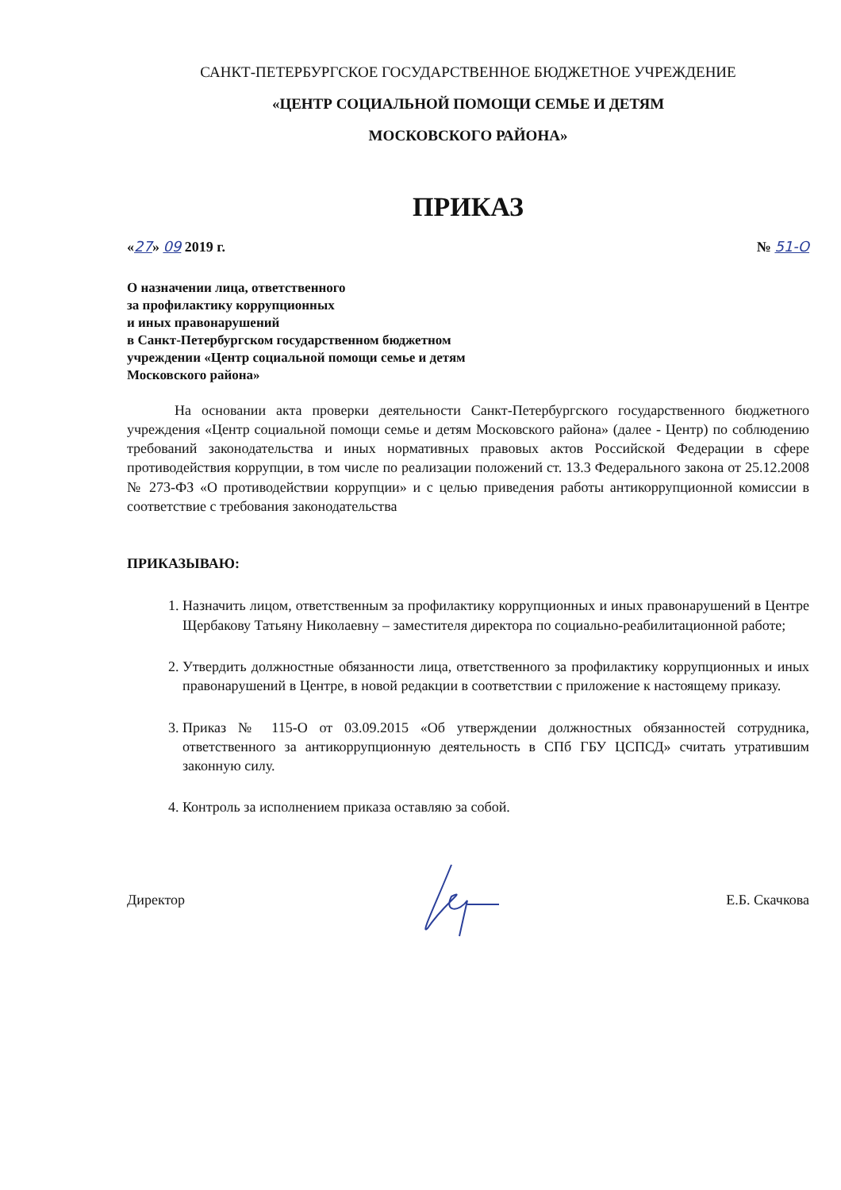САНКТ-ПЕТЕРБУРГСКОЕ ГОСУДАРСТВЕННОЕ БЮДЖЕТНОЕ УЧРЕЖДЕНИЕ
«ЦЕНТР СОЦИАЛЬНОЙ ПОМОЩИ СЕМЬЕ И ДЕТЯМ
МОСКОВСКОГО РАЙОНА»
ПРИКАЗ
«27» 09 2019 г. № 51-О
О назначении лица, ответственного
за профилактику коррупционных
и иных правонарушений
в Санкт-Петербургском государственном бюджетном
учреждении «Центр социальной помощи семье и детям
Московского района»
На основании акта проверки деятельности Санкт-Петербургского государственного бюджетного учреждения «Центр социальной помощи семье и детям Московского района» (далее - Центр) по соблюдению требований законодательства и иных нормативных правовых актов Российской Федерации в сфере противодействия коррупции, в том числе по реализации положений ст. 13.3 Федерального закона от 25.12.2008 № 273-ФЗ «О противодействии коррупции» и с целью приведения работы антикоррупционной комиссии в соответствие с требования законодательства
ПРИКАЗЫВАЮ:
1. Назначить лицом, ответственным за профилактику коррупционных и иных правонарушений в Центре Щербакову Татьяну Николаевну – заместителя директора по социально-реабилитационной работе;
2. Утвердить должностные обязанности лица, ответственного за профилактику коррупционных и иных правонарушений в Центре, в новой редакции в соответствии с приложение к настоящему приказу.
3. Приказ № 115-О от 03.09.2015 «Об утверждении должностных обязанностей сотрудника, ответственного за антикоррупционную деятельность в СПб ГБУ ЦСПСД» считать утратившим законную силу.
4. Контроль за исполнением приказа оставляю за собой.
Директор Е.Б. Скачкова